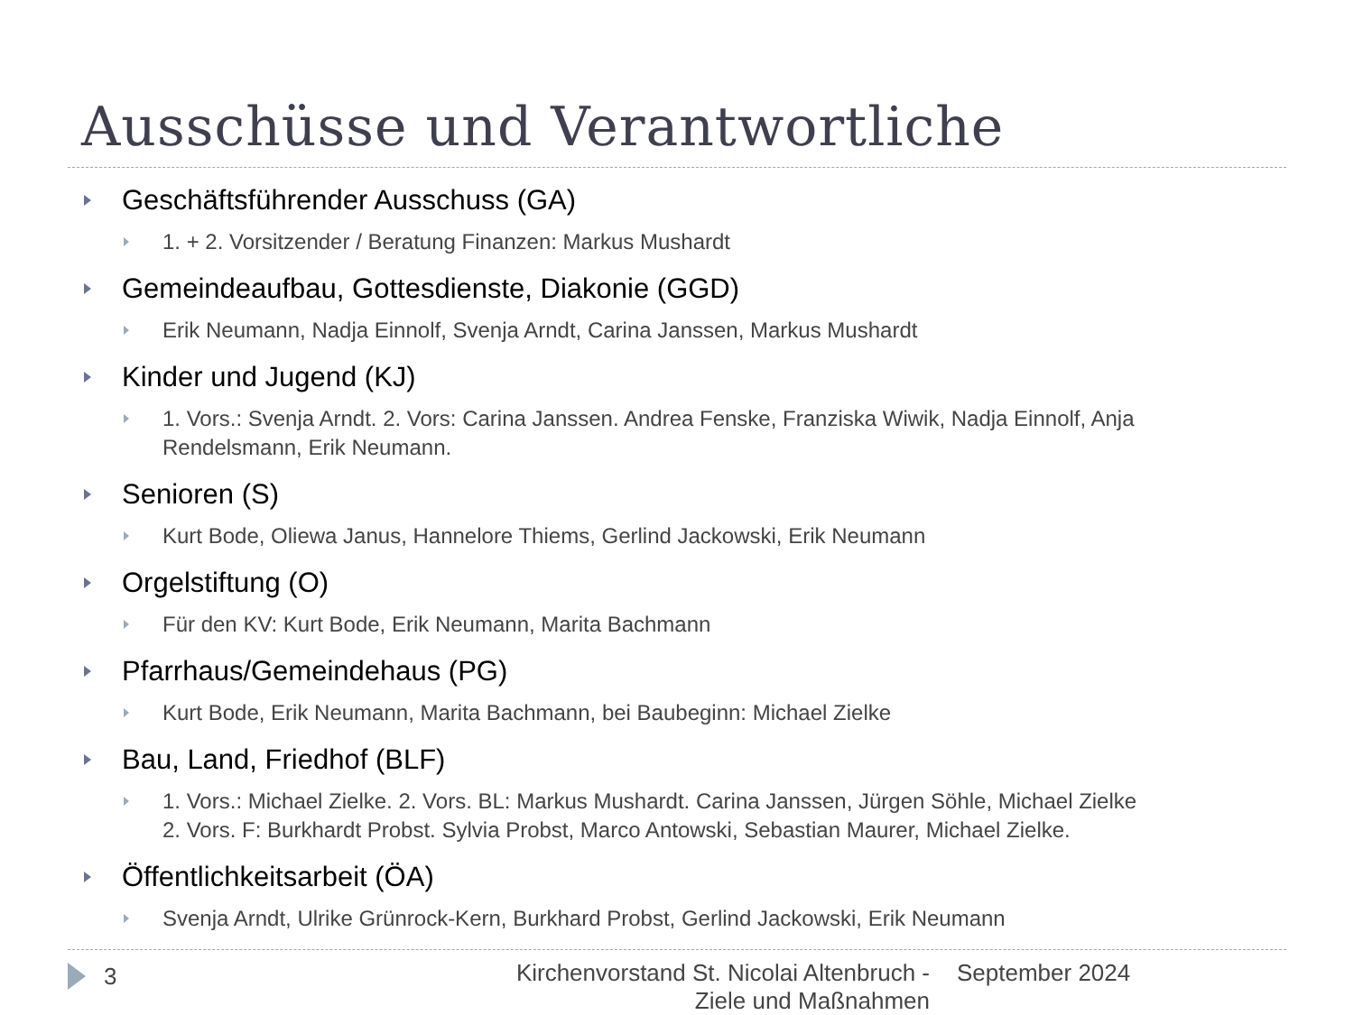Ausschüsse und Verantwortliche
Geschäftsführender Ausschuss (GA)
1. + 2. Vorsitzender / Beratung Finanzen: Markus Mushardt
Gemeindeaufbau, Gottesdienste, Diakonie (GGD)
Erik Neumann, Nadja Einnolf, Svenja Arndt, Carina Janssen, Markus Mushardt
Kinder und Jugend (KJ)
1. Vors.: Svenja Arndt. 2. Vors: Carina Janssen. Andrea Fenske, Franziska Wiwik, Nadja Einnolf, Anja Rendelsmann, Erik Neumann.
Senioren (S)
Kurt Bode, Oliewa Janus, Hannelore Thiems, Gerlind Jackowski, Erik Neumann
Orgelstiftung (O)
Für den KV: Kurt Bode, Erik Neumann, Marita Bachmann
Pfarrhaus/Gemeindehaus (PG)
Kurt Bode, Erik Neumann, Marita Bachmann, bei Baubeginn: Michael Zielke
Bau, Land, Friedhof (BLF)
1. Vors.: Michael Zielke. 2. Vors. BL: Markus Mushardt. Carina Janssen, Jürgen Söhle, Michael Zielke
2. Vors. F: Burkhardt Probst. Sylvia Probst, Marco Antowski, Sebastian Maurer, Michael Zielke.
Öffentlichkeitsarbeit (ÖA)
Svenja Arndt, Ulrike Grünrock-Kern, Burkhard Probst, Gerlind Jackowski, Erik Neumann
3
Kirchenvorstand St. Nicolai Altenbruch -
Ziele und Maßnahmen
September 2024